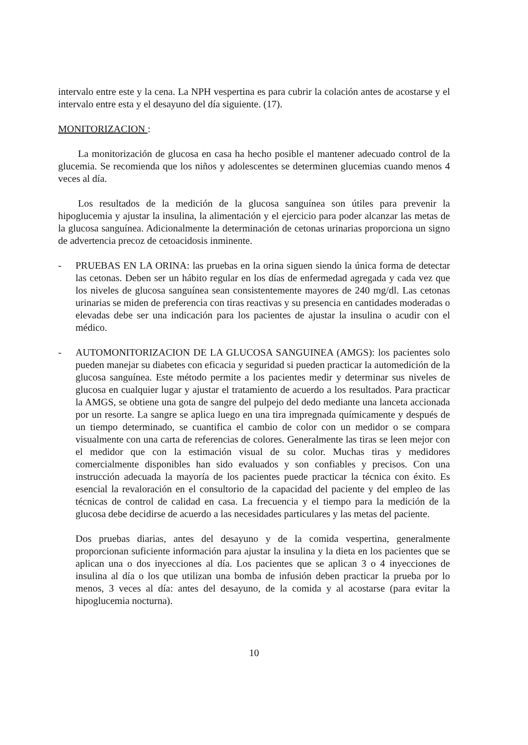intervalo entre este y la cena. La NPH vespertina es para cubrir la colación antes de acostarse y el intervalo entre esta y el desayuno del día siguiente. (17).
MONITORIZACION :
La monitorización de glucosa en casa ha hecho posible el mantener adecuado control de la glucemia. Se recomienda que los niños y adolescentes se determinen glucemias cuando menos 4 veces al día.
Los resultados de la medición de la glucosa sanguínea son útiles para prevenir la hipoglucemia y ajustar la insulina, la alimentación y el ejercicio para poder alcanzar las metas de la glucosa sanguínea. Adicionalmente la determinación de cetonas urinarias proporciona un signo de advertencia precoz de cetoacidosis inminente.
- PRUEBAS EN LA ORINA: las pruebas en la orina siguen siendo la única forma de detectar las cetonas. Deben ser un hábito regular en los días de enfermedad agregada y cada vez que los niveles de glucosa sanguínea sean consistentemente mayores de 240 mg/dl. Las cetonas urinarias se miden de preferencia con tiras reactivas y su presencia en cantidades moderadas o elevadas debe ser una indicación para los pacientes de ajustar la insulina o acudir con el médico.
- AUTOMONITORIZACION DE LA GLUCOSA SANGUINEA (AMGS): los pacientes solo pueden manejar su diabetes con eficacia y seguridad si pueden practicar la automedición de la glucosa sanguínea. Este método permite a los pacientes medir y determinar sus niveles de glucosa en cualquier lugar y ajustar el tratamiento de acuerdo a los resultados. Para practicar la AMGS, se obtiene una gota de sangre del pulpejo del dedo mediante una lanceta accionada por un resorte. La sangre se aplica luego en una tira impregnada químicamente y después de un tiempo determinado, se cuantifica el cambio de color con un medidor o se compara visualmente con una carta de referencias de colores. Generalmente las tiras se leen mejor con el medidor que con la estimación visual de su color. Muchas tiras y medidores comercialmente disponibles han sido evaluados y son confiables y precisos. Con una instrucción adecuada la mayoría de los pacientes puede practicar la técnica con éxito. Es esencial la revaloración en el consultorio de la capacidad del paciente y del empleo de las técnicas de control de calidad en casa. La frecuencia y el tiempo para la medición de la glucosa debe decidirse de acuerdo a las necesidades particulares y las metas del paciente.
Dos pruebas diarias, antes del desayuno y de la comida vespertina, generalmente proporcionan suficiente información para ajustar la insulina y la dieta en los pacientes que se aplican una o dos inyecciones al día. Los pacientes que se aplican 3 o 4 inyecciones de insulina al día o los que utilizan una bomba de infusión deben practicar la prueba por lo menos, 3 veces al día: antes del desayuno, de la comida y al acostarse (para evitar la hipoglucemia nocturna).
10